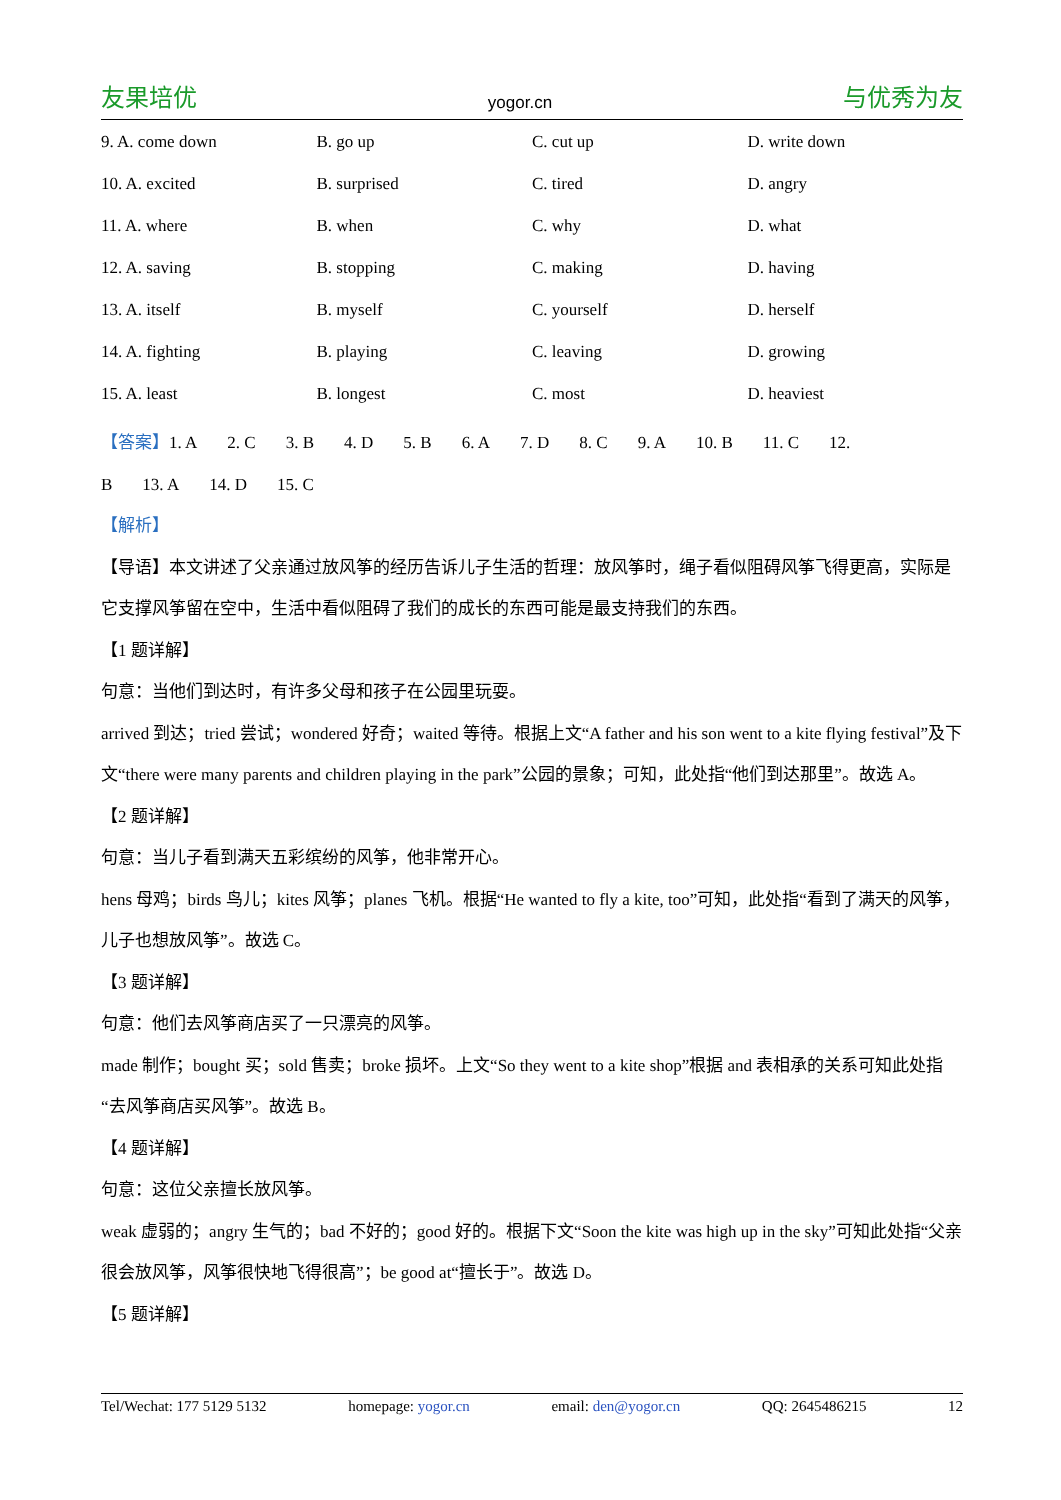友果培优 yogor.cn 与优秀为友
9. A. come down B. go up C. cut up D. write down
10. A. excited B. surprised C. tired D. angry
11. A. where B. when C. why D. what
12. A. saving B. stopping C. making D. having
13. A. itself B. myself C. yourself D. herself
14. A. fighting B. playing C. leaving D. growing
15. A. least B. longest C. most D. heaviest
【答案】 1. A 2. C 3. B 4. D 5. B 6. A 7. D 8. C 9. A 10. B 11. C 12.
B 13. A 14. D 15. C
【解析】
【导语】本文讲述了父亲通过放风筝的经历告诉儿子生活的哲理：放风筝时，绳子看似阻碍风筝飞得更高，实际是它支撑风筝留在空中，生活中看似阻碍了我们的成长的东西可能是最支持我们的东西。
【1 题详解】
句意：当他们到达时，有许多父母和孩子在公园里玩耍。
arrived 到达；tried 尝试；wondered 好奇；waited 等待。根据上文“A father and his son went to a kite flying festival”及下文“there were many parents and children playing in the park”公园的景象；可知，此处指“他们到达那里”。故选 A。
【2 题详解】
句意：当儿子看到满天五彩缤纷的风筝，他非常开心。
hens 母鸡；birds 鸟儿；kites 风筝；planes 飞机。根据“He wanted to fly a kite, too”可知，此处指“看到了满天的风筝，儿子也想放风筝”。故选 C。
【3 题详解】
句意：他们去风筝商店买了一只漂亮的风筝。
made 制作；bought 买；sold 售卖；broke 损坏。上文“So they went to a kite shop”根据 and 表相承的关系可知此处指“去风筝商店买风筝”。故选 B。
【4 题详解】
句意：这位父亲擅长放风筝。
weak 虚弱的；angry 生气的；bad 不好的；good 好的。根据下文“Soon the kite was high up in the sky”可知此处指“父亲很会放风筝，风筝很快地飞得很高”；be good at“擅长于”。故选 D。
【5 题详解】
Tel/Wechat: 177 5129 5132 homepage: yogor.cn email: den@yogor.cn QQ: 2645486215 12